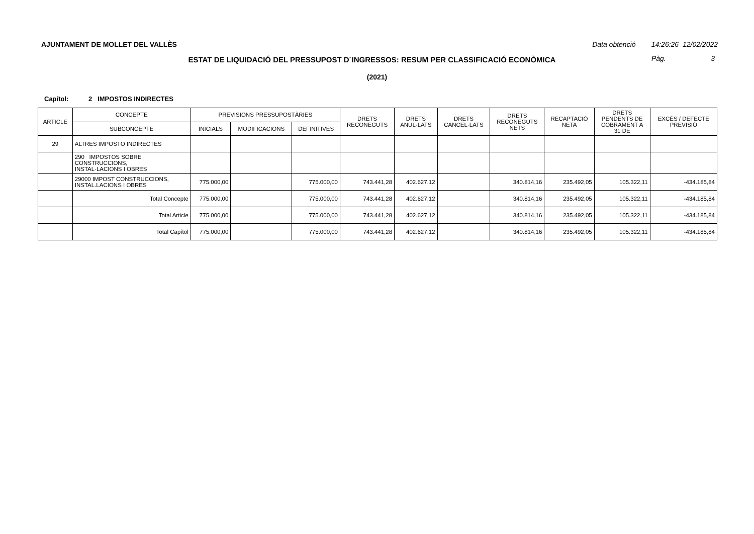AJUNTAMENT DE MOLLET DEL VALLÈS
Data obtenció 14:26:26 12/02/2022
Pàg. 3
ESTAT DE LIQUIDACIÓ DEL PRESSUPOST D´INGRESSOS: RESUM PER CLASSIFICACIÓ ECONÒMICA
(2021)
Capítol: 2 IMPOSTOS INDIRECTES
| ARTICLE | CONCEPTE | PREVISIONS PRESSUPOSTÀRIES | | | DRETS RECONEGUTS | DRETS ANUL·LATS | DRETS CANCEL·LATS | DRETS RECONEGUTS NETS | RECAPTACIÓ NETA | DRETS PENDENTS DE COBRAMENT A 31 DE | EXCÉS / DEFECTE PREVISIÓ |
| --- | --- | --- | --- | --- | --- | --- | --- | --- | --- | --- | --- |
| | SUBCONCEPTE | INICIALS | MODIFICACIONS | DEFINITIVES | | | | | | | |
| 29 | ALTRES IMPOSTO INDIRECTES | | | | | | | | | | |
| | 290 IMPOSTOS SOBRE CONSTRUCCIONS, INSTAL·LACIONS I OBRES | | | | | | | | | | |
| | 29000 IMPOST CONSTRUCCIONS, INSTAL.LACIONS I OBRES | 775.000,00 | | 775.000,00 | 743.441,28 | 402.627,12 | | 340.814,16 | 235.492,05 | 105.322,11 | -434.185,84 |
| | Total Concepte | 775.000,00 | | 775.000,00 | 743.441,28 | 402.627,12 | | 340.814,16 | 235.492,05 | 105.322,11 | -434.185,84 |
| | Total Article | 775.000,00 | | 775.000,00 | 743.441,28 | 402.627,12 | | 340.814,16 | 235.492,05 | 105.322,11 | -434.185,84 |
| | Total Capítol | 775.000,00 | | 775.000,00 | 743.441,28 | 402.627,12 | | 340.814,16 | 235.492,05 | 105.322,11 | -434.185,84 |